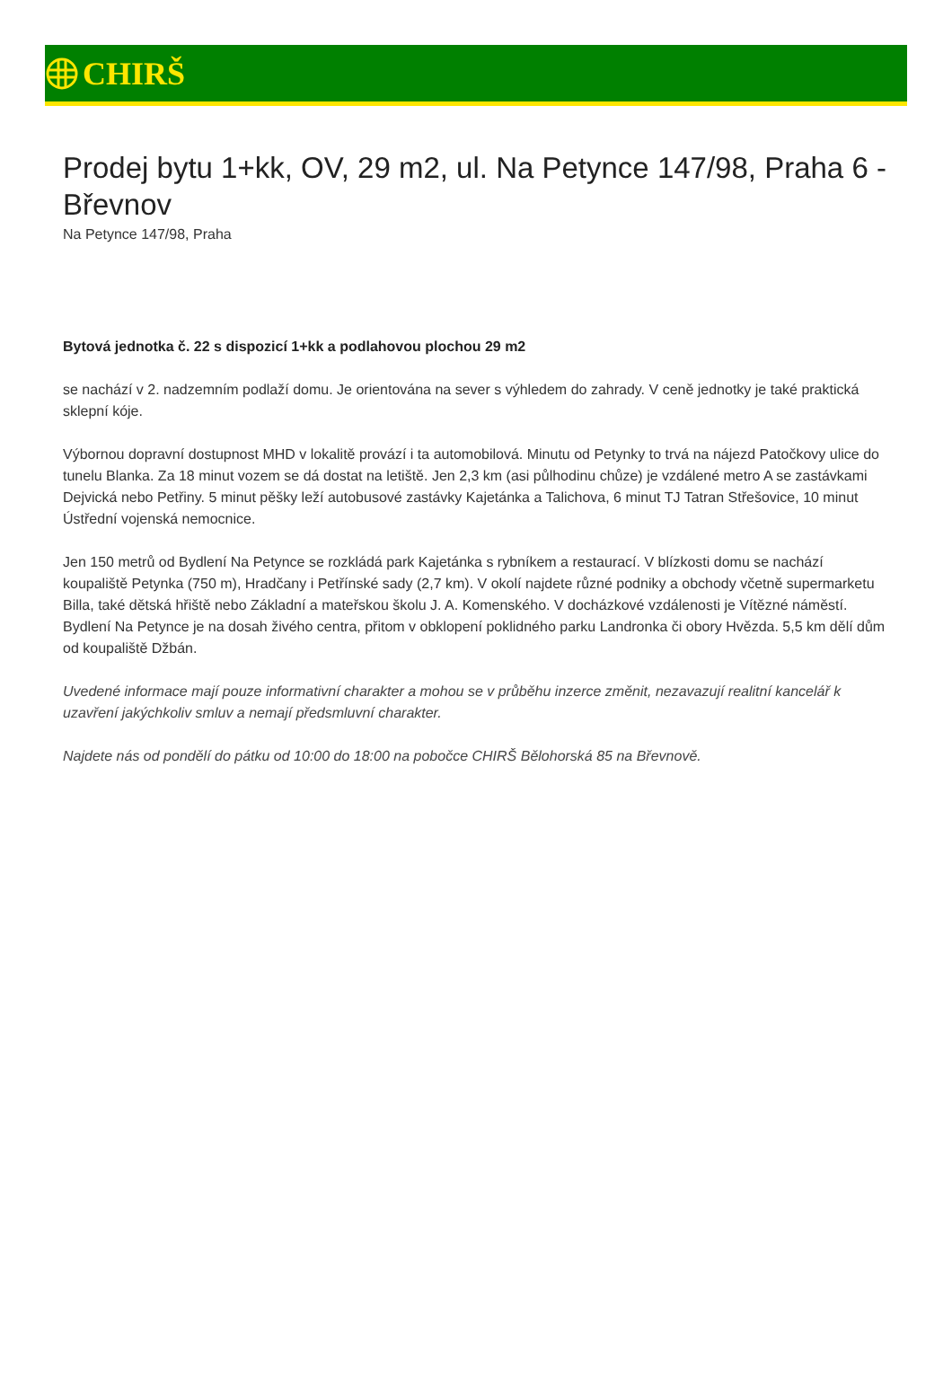CHIRŠ
Prodej bytu 1+kk, OV, 29 m2, ul. Na Petynce 147/98, Praha 6 - Břevnov
Na Petynce 147/98, Praha
Bytová jednotka č. 22 s dispozicí 1+kk a podlahovou plochou 29 m2
se nachází v 2. nadzemním podlaží domu. Je orientována na sever s výhledem do zahrady. V ceně jednotky je také praktická sklepní kóje.
Výbornou dopravní dostupnost MHD v lokalitě provází i ta automobilová. Minutu od Petynky to trvá na nájezd Patočkovy ulice do tunelu Blanka. Za 18 minut vozem se dá dostat na letiště. Jen 2,3 km (asi půlhodinu chůze) je vzdálené metro A se zastávkami Dejvická nebo Petřiny. 5 minut pěšky leží autobusové zastávky Kajetánka a Talichova, 6 minut TJ Tatran Střešovice, 10 minut Ústřední vojenská nemocnice.
Jen 150 metrů od Bydlení Na Petynce se rozkládá park Kajetánka s rybníkem a restaurací. V blízkosti domu se nachází koupaliště Petynka (750 m), Hradčany i Petřínské sady (2,7 km). V okolí najdete různé podniky a obchody včetně supermarketu Billa, také dětská hřiště nebo Základní a mateřskou školu J. A. Komenského. V docházkové vzdálenosti je Vítězné náměstí. Bydlení Na Petynce je na dosah živého centra, přitom v obklopení poklidného parku Landronka či obory Hvězda. 5,5 km dělí dům od koupaliště Džbán.
Uvedené informace mají pouze informativní charakter a mohou se v průběhu inzerce změnit, nezavazují realitní kancelář k uzavření jakýchkoliv smluv a nemají předsmluvní charakter.
Najdete nás od pondělí do pátku od 10:00 do 18:00 na pobočce CHIRŠ Bělohorská 85 na Břevnově.